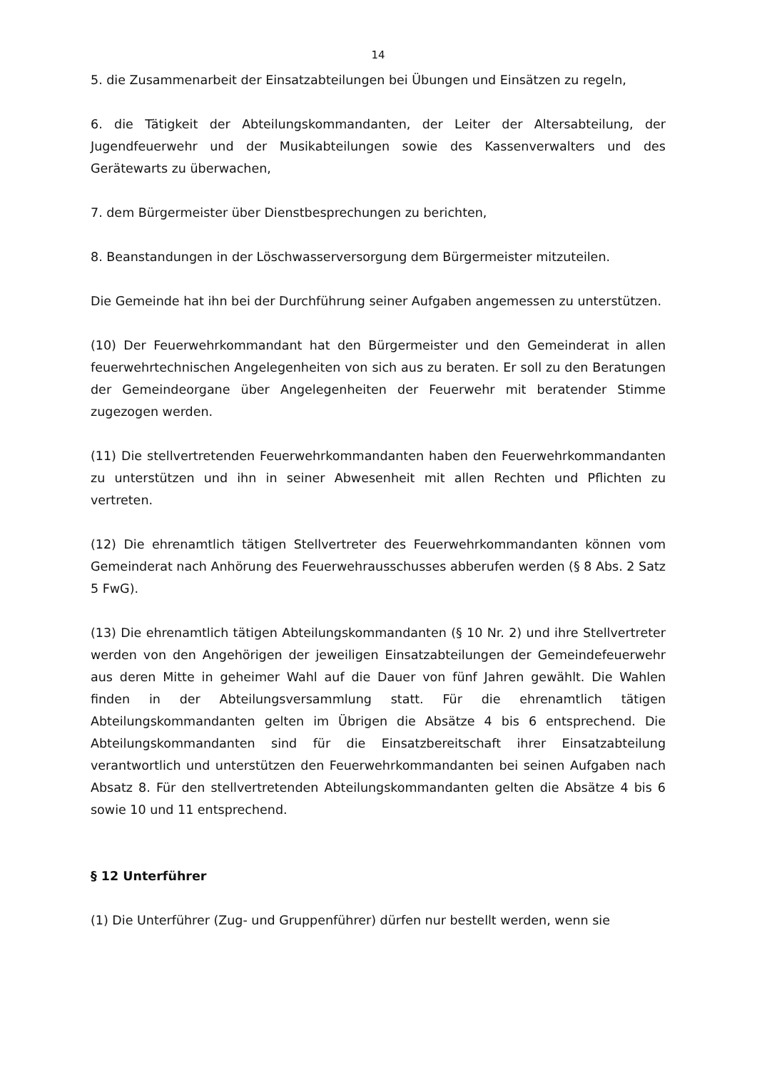14
5. die Zusammenarbeit der Einsatzabteilungen bei Übungen und Einsätzen zu regeln,
6. die Tätigkeit der Abteilungskommandanten, der Leiter der Altersabteilung, der Jugendfeuerwehr und der Musikabteilungen sowie des Kassenverwalters und des Gerätewarts zu überwachen,
7. dem Bürgermeister über Dienstbesprechungen zu berichten,
8. Beanstandungen in der Löschwasserversorgung dem Bürgermeister mitzuteilen.
Die Gemeinde hat ihn bei der Durchführung seiner Aufgaben angemessen zu unterstützen.
(10) Der Feuerwehrkommandant hat den Bürgermeister und den Gemeinderat in allen feuerwehrtechnischen Angelegenheiten von sich aus zu beraten. Er soll zu den Beratungen der Gemeindeorgane über Angelegenheiten der Feuerwehr mit beratender Stimme zugezogen werden.
(11) Die stellvertretenden Feuerwehrkommandanten haben den Feuerwehrkommandanten zu unterstützen und ihn in seiner Abwesenheit mit allen Rechten und Pflichten zu vertreten.
(12) Die ehrenamtlich tätigen Stellvertreter des Feuerwehrkommandanten können vom Gemeinderat nach Anhörung des Feuerwehrausschusses abberufen werden (§ 8 Abs. 2 Satz 5 FwG).
(13) Die ehrenamtlich tätigen Abteilungskommandanten (§ 10 Nr. 2) und ihre Stellvertreter werden von den Angehörigen der jeweiligen Einsatzabteilungen der Gemeindefeuerwehr aus deren Mitte in geheimer Wahl auf die Dauer von fünf Jahren gewählt. Die Wahlen finden in der Abteilungsversammlung statt. Für die ehrenamtlich tätigen Abteilungskommandanten gelten im Übrigen die Absätze 4 bis 6 entsprechend. Die Abteilungskommandanten sind für die Einsatzbereitschaft ihrer Einsatzabteilung verantwortlich und unterstützen den Feuerwehrkommandanten bei seinen Aufgaben nach Absatz 8. Für den stellvertretenden Abteilungskommandanten gelten die Absätze 4 bis 6 sowie 10 und 11 entsprechend.
§ 12 Unterführer
(1) Die Unterführer (Zug- und Gruppenführer) dürfen nur bestellt werden, wenn sie